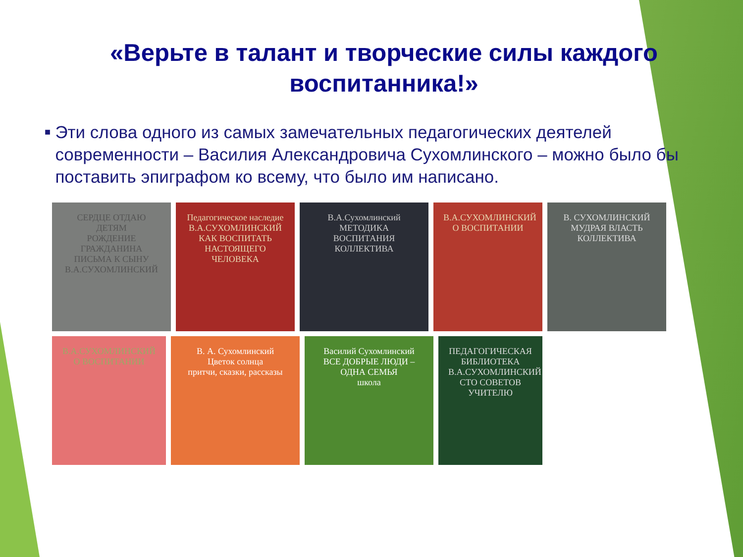«Верьте в талант и творческие силы каждого воспитанника!»
■
Эти слова одного из самых замечательных педагогических деятелей современности – Василия Александровича Сухомлинского – можно было бы поставить эпиграфом ко всему, что было им написано.
СЕРДЦЕ ОТДАЮ ДЕТЯМ
РОЖДЕНИЕ ГРАЖДАНИНА
ПИСЬМА К СЫНУ
В.А.СУХОМЛИНСКИЙ
Педагогическое наследие
В.А.СУХОМЛИНСКИЙ
КАК ВОСПИТАТЬ НАСТОЯЩЕГО ЧЕЛОВЕКА
В.А.Сухомлинский
МЕТОДИКА ВОСПИТАНИЯ КОЛЛЕКТИВА
В.А.СУХОМЛИНСКИЙ
О ВОСПИТАНИИ
В. СУХОМЛИНСКИЙ
МУДРАЯ ВЛАСТЬ КОЛЛЕКТИВА
В.А.СУХОМЛИНСКИЙ О ВОСПИТАНИИ
В. А. Сухомлинский
Цветок солнца
притчи, сказки, рассказы
Василий Сухомлинский
ВСЕ ДОБРЫЕ ЛЮДИ – ОДНА СЕМЬЯ
школа
ПЕДАГОГИЧЕСКАЯ БИБЛИОТЕКА
В.А.СУХОМЛИНСКИЙ
СТО СОВЕТОВ УЧИТЕЛЮ